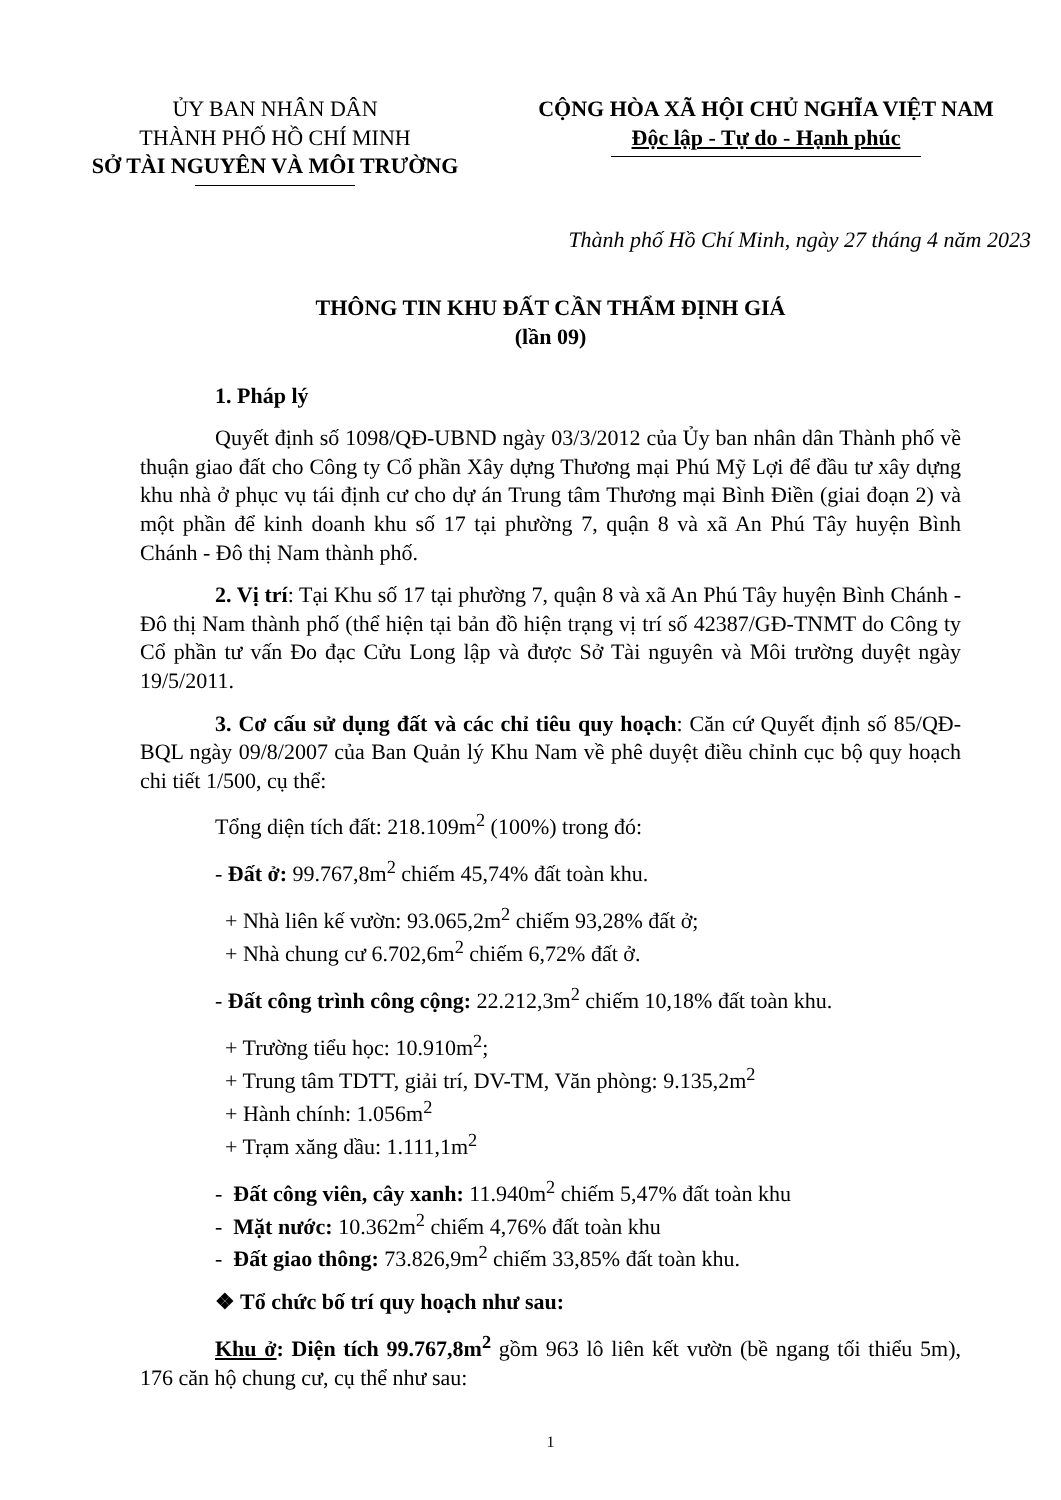ỦY BAN NHÂN DÂN
THÀNH PHỐ HỒ CHÍ MINH
SỞ TÀI NGUYÊN VÀ MÔI TRƯỜNG
CỘNG HÒA XÃ HỘI CHỦ NGHĨA VIỆT NAM
Độc lập - Tự do - Hạnh phúc
Thành phố Hồ Chí Minh, ngày 27 tháng 4 năm 2023
THÔNG TIN KHU ĐẤT CẦN THẨM ĐỊNH GIÁ
(lần 09)
1. Pháp lý
Quyết định số 1098/QĐ-UBND ngày 03/3/2012 của Ủy ban nhân dân Thành phố về thuận giao đất cho Công ty Cổ phần Xây dựng Thương mại Phú Mỹ Lợi để đầu tư xây dựng khu nhà ở phục vụ tái định cư cho dự án Trung tâm Thương mại Bình Điền (giai đoạn 2) và một phần để kinh doanh khu số 17 tại phường 7, quận 8 và xã An Phú Tây huyện Bình Chánh - Đô thị Nam thành phố.
2. Vị trí: Tại Khu số 17 tại phường 7, quận 8 và xã An Phú Tây huyện Bình Chánh - Đô thị Nam thành phố (thể hiện tại bản đồ hiện trạng vị trí số 42387/GĐ-TNMT do Công ty Cổ phần tư vấn Đo đạc Cửu Long lập và được Sở Tài nguyên và Môi trường duyệt ngày 19/5/2011.
3. Cơ cấu sử dụng đất và các chỉ tiêu quy hoạch: Căn cứ Quyết định số 85/QĐ-BQL ngày 09/8/2007 của Ban Quản lý Khu Nam về phê duyệt điều chỉnh cục bộ quy hoạch chi tiết 1/500, cụ thể:
Tổng diện tích đất: 218.109m<sup>2</sup> (100%) trong đó:
- Đất ở: 99.767,8m<sup>2</sup> chiếm 45,74% đất toàn khu.
+ Nhà liên kế vườn: 93.065,2m<sup>2</sup> chiếm 93,28% đất ở;
+ Nhà chung cư 6.702,6m<sup>2</sup> chiếm 6,72% đất ở.
- Đất công trình công cộng: 22.212,3m<sup>2</sup> chiếm 10,18% đất toàn khu.
+ Trường tiểu học: 10.910m<sup>2</sup>;
+ Trung tâm TDTT, giải trí, DV-TM, Văn phòng: 9.135,2m<sup>2</sup>
+ Hành chính: 1.056m<sup>2</sup>
+ Trạm xăng dầu: 1.111,1m<sup>2</sup>
- Đất công viên, cây xanh: 11.940m<sup>2</sup> chiếm 5,47% đất toàn khu
- Mặt nước: 10.362m<sup>2</sup> chiếm 4,76% đất toàn khu
- Đất giao thông: 73.826,9m<sup>2</sup> chiếm 33,85% đất toàn khu.
❖ Tổ chức bố trí quy hoạch như sau:
Khu ở: Diện tích 99.767,8m<sup>2</sup> gồm 963 lô liên kết vườn (bề ngang tối thiểu 5m), 176 căn hộ chung cư, cụ thể như sau:
1